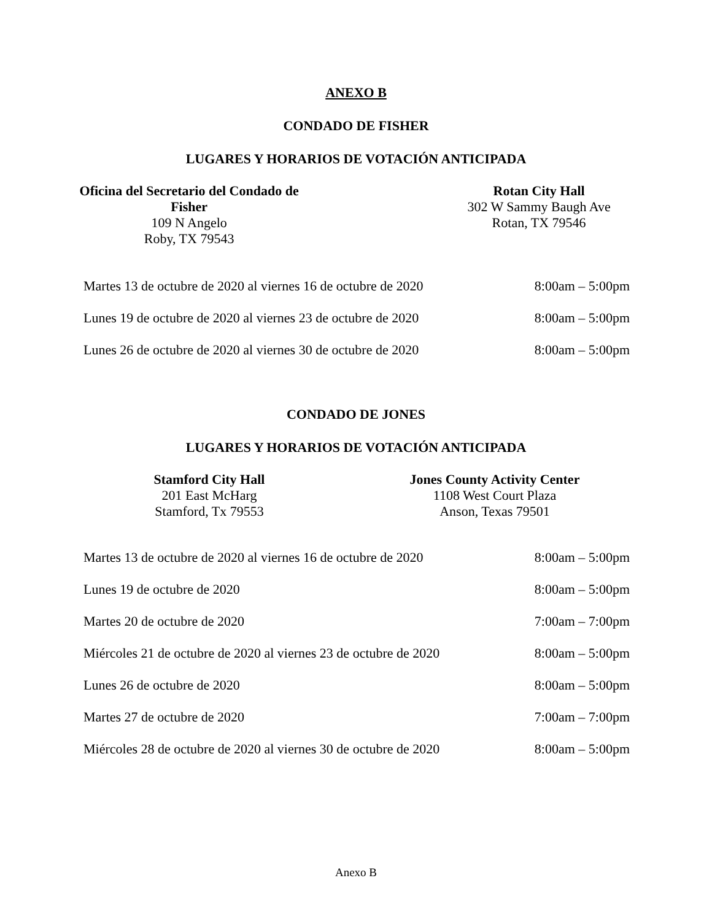ANEXO B
CONDADO DE FISHER
LUGARES Y HORARIOS DE VOTACIÓN ANTICIPADA
Oficina del Secretario del Condado de Fisher
109 N Angelo
Roby, TX 79543
Rotan City Hall
302 W Sammy Baugh Ave
Rotan, TX 79546
| Martes 13 de octubre de 2020 al viernes 16 de octubre de 2020 | 8:00am – 5:00pm |
| Lunes 19 de octubre de 2020 al viernes 23 de octubre de 2020 | 8:00am – 5:00pm |
| Lunes 26 de octubre de 2020 al viernes 30 de octubre de 2020 | 8:00am – 5:00pm |
CONDADO DE JONES
LUGARES Y HORARIOS DE VOTACIÓN ANTICIPADA
Stamford City Hall
201 East McHarg
Stamford, Tx 79553
Jones County Activity Center
1108 West Court Plaza
Anson, Texas 79501
| Martes 13 de octubre de 2020 al viernes 16 de octubre de 2020 | 8:00am – 5:00pm |
| Lunes 19 de octubre de 2020 | 8:00am – 5:00pm |
| Martes 20 de octubre de 2020 | 7:00am – 7:00pm |
| Miércoles 21 de octubre de 2020 al viernes 23 de octubre de 2020 | 8:00am – 5:00pm |
| Lunes 26 de octubre de 2020 | 8:00am – 5:00pm |
| Martes 27 de octubre de 2020 | 7:00am – 7:00pm |
| Miércoles 28 de octubre de 2020 al viernes 30 de octubre de 2020 | 8:00am – 5:00pm |
Anexo B